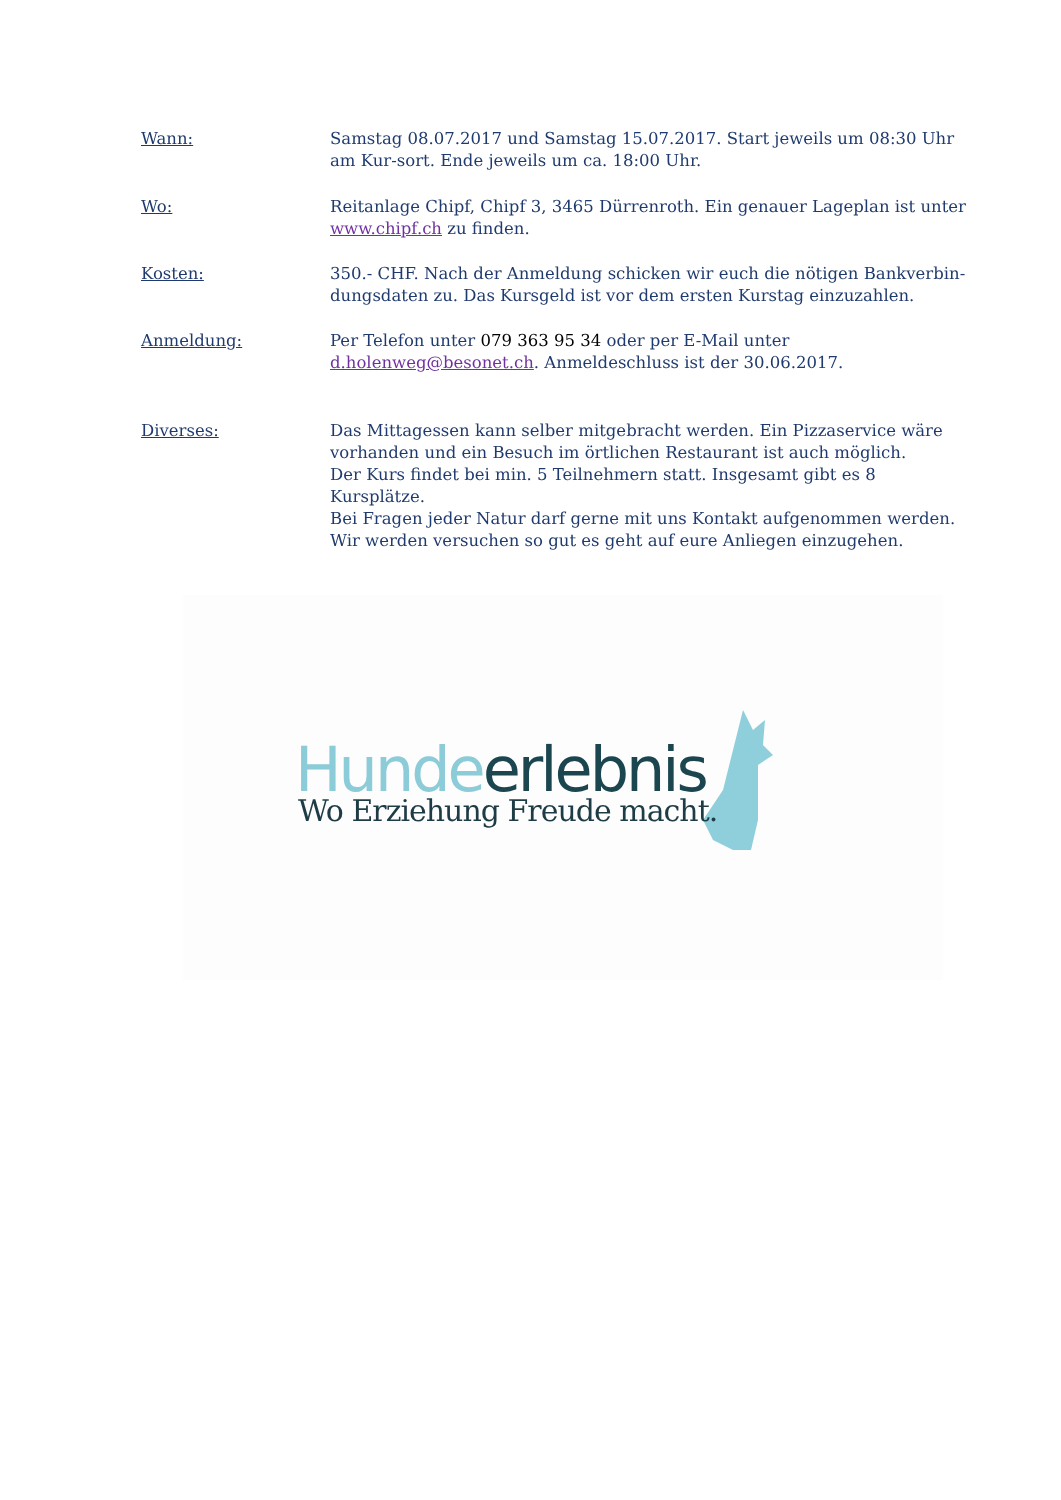Wann: Samstag 08.07.2017 und Samstag 15.07.2017. Start jeweils um 08:30 Uhr am Kur-sort. Ende jeweils um ca. 18:00 Uhr.
Wo: Reitanlage Chipf, Chipf 3, 3465 Dürrenroth. Ein genauer Lageplan ist unter www.chipf.ch zu finden.
Kosten: 350.- CHF. Nach der Anmeldung schicken wir euch die nötigen Bankverbin-dungsdaten zu. Das Kursgeld ist vor dem ersten Kurstag einzuzahlen.
Anmeldung: Per Telefon unter 079 363 95 34 oder per E-Mail unter d.holenweg@besonet.ch. Anmeldeschluss ist der 30.06.2017.
Diverses: Das Mittagessen kann selber mitgebracht werden. Ein Pizzaservice wäre vorhanden und ein Besuch im örtlichen Restaurant ist auch möglich.
Der Kurs findet bei min. 5 Teilnehmern statt. Insgesamt gibt es 8 Kursplätze.
Bei Fragen jeder Natur darf gerne mit uns Kontakt aufgenommen werden. Wir werden versuchen so gut es geht auf eure Anliegen einzugehen.
Hunde erlebnis
Wo Erziehung Freude macht.